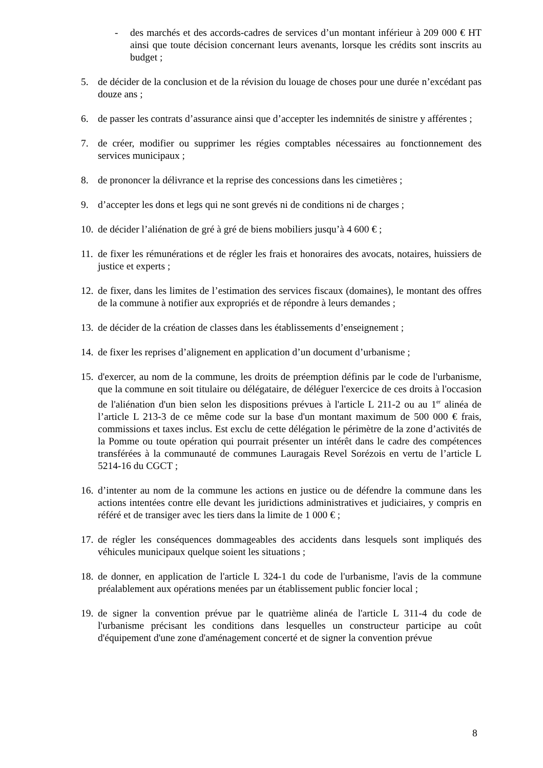- des marchés et des accords-cadres de services d’un montant inférieur à 209 000 € HT ainsi que toute décision concernant leurs avenants, lorsque les crédits sont inscrits au budget ;
5. de décider de la conclusion et de la révision du louage de choses pour une durée n’excédant pas douze ans ;
6. de passer les contrats d’assurance ainsi que d’accepter les indemnités de sinistre y afférentes ;
7. de créer, modifier ou supprimer les régies comptables nécessaires au fonctionnement des services municipaux ;
8. de prononcer la délivrance et la reprise des concessions dans les cimetières ;
9. d’accepter les dons et legs qui ne sont grevés ni de conditions ni de charges ;
10. de décider l’aliénation de gré à gré de biens mobiliers jusqu’à 4 600 € ;
11. de fixer les rémunérations et de régler les frais et honoraires des avocats, notaires, huissiers de justice et experts ;
12. de fixer, dans les limites de l’estimation des services fiscaux (domaines), le montant des offres de la commune à notifier aux expropriés et de répondre à leurs demandes ;
13. de décider de la création de classes dans les établissements d’enseignement ;
14. de fixer les reprises d’alignement en application d’un document d’urbanisme ;
15. d'exercer, au nom de la commune, les droits de préemption définis par le code de l'urbanisme, que la commune en soit titulaire ou délégataire, de déléguer l'exercice de ces droits à l'occasion de l'aliénation d'un bien selon les dispositions prévues à l'article L 211-2 ou au 1<sup>er</sup> alinéa de l’article L 213-3 de ce même code sur la base d'un montant maximum de 500 000 € frais, commissions et taxes inclus. Est exclu de cette délégation le périmètre de la zone d’activités de la Pomme ou toute opération qui pourrait présenter un intérêt dans le cadre des compétences transférées à la communauté de communes Lauragais Revel Sorézois en vertu de l’article L 5214-16 du CGCT ;
16. d’intenter au nom de la commune les actions en justice ou de défendre la commune dans les actions intentées contre elle devant les juridictions administratives et judiciaires, y compris en référé et de transiger avec les tiers dans la limite de 1 000 € ;
17. de régler les conséquences dommageables des accidents dans lesquels sont impliqués des véhicules municipaux quelque soient les situations ;
18. de donner, en application de l'article L 324-1 du code de l'urbanisme, l'avis de la commune préalablement aux opérations menées par un établissement public foncier local ;
19. de signer la convention prévue par le quatrième alinéa de l'article L 311-4 du code de l'urbanisme précisant les conditions dans lesquelles un constructeur participe au coût d'équipement d'une zone d'aménagement concerté et de signer la convention prévue
8